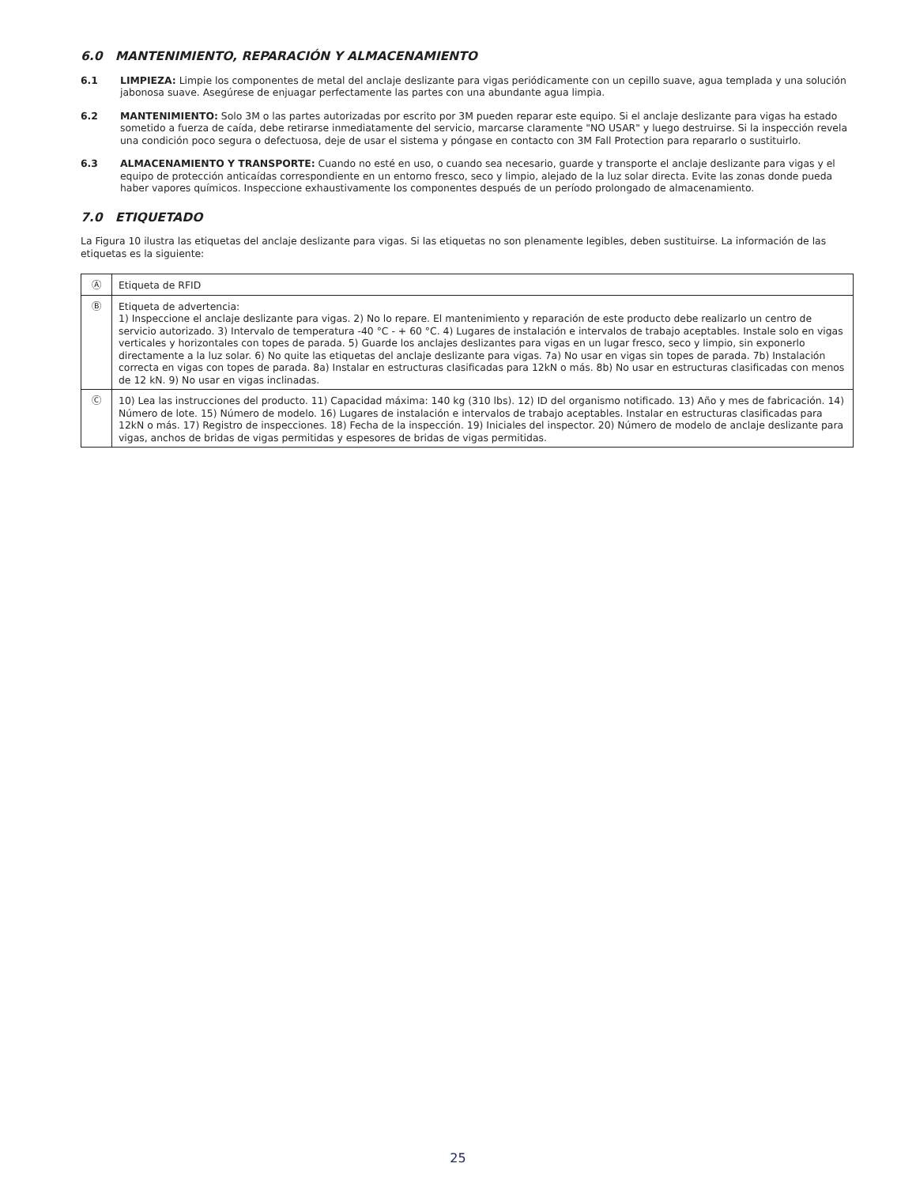6.0 MANTENIMIENTO, REPARACIÓN Y ALMACENAMIENTO
6.1 LIMPIEZA: Limpie los componentes de metal del anclaje deslizante para vigas periódicamente con un cepillo suave, agua templada y una solución jabonosa suave. Asegúrese de enjuagar perfectamente las partes con una abundante agua limpia.
6.2 MANTENIMIENTO: Solo 3M o las partes autorizadas por escrito por 3M pueden reparar este equipo. Si el anclaje deslizante para vigas ha estado sometido a fuerza de caída, debe retirarse inmediatamente del servicio, marcarse claramente "NO USAR" y luego destruirse. Si la inspección revela una condición poco segura o defectuosa, deje de usar el sistema y póngase en contacto con 3M Fall Protection para repararlo o sustituirlo.
6.3 ALMACENAMIENTO Y TRANSPORTE: Cuando no esté en uso, o cuando sea necesario, guarde y transporte el anclaje deslizante para vigas y el equipo de protección anticaídas correspondiente en un entorno fresco, seco y limpio, alejado de la luz solar directa. Evite las zonas donde pueda haber vapores químicos. Inspeccione exhaustivamente los componentes después de un período prolongado de almacenamiento.
7.0 ETIQUETADO
La Figura 10 ilustra las etiquetas del anclaje deslizante para vigas. Si las etiquetas no son plenamente legibles, deben sustituirse. La información de las etiquetas es la siguiente:
| Ⓐ | Etiqueta de RFID |
| Ⓑ | Etiqueta de advertencia: 1) Inspeccione el anclaje deslizante para vigas. 2) No lo repare. El mantenimiento y reparación de este producto debe realizarlo un centro de servicio autorizado. 3) Intervalo de temperatura -40 °C - + 60 °C. 4) Lugares de instalación e intervalos de trabajo aceptables. Instale solo en vigas verticales y horizontales con topes de parada. 5) Guarde los anclajes deslizantes para vigas en un lugar fresco, seco y limpio, sin exponerlo directamente a la luz solar. 6) No quite las etiquetas del anclaje deslizante para vigas. 7a) No usar en vigas sin topes de parada. 7b) Instalación correcta en vigas con topes de parada. 8a) Instalar en estructuras clasificadas para 12kN o más. 8b) No usar en estructuras clasificadas con menos de 12 kN. 9) No usar en vigas inclinadas. |
| Ⓒ | 10) Lea las instrucciones del producto. 11) Capacidad máxima: 140 kg (310 lbs). 12) ID del organismo notificado. 13) Año y mes de fabricación. 14) Número de lote. 15) Número de modelo. 16) Lugares de instalación e intervalos de trabajo aceptables. Instalar en estructuras clasificadas para 12kN o más. 17) Registro de inspecciones. 18) Fecha de la inspección. 19) Iniciales del inspector. 20) Número de modelo de anclaje deslizante para vigas, anchos de bridas de vigas permitidas y espesores de bridas de vigas permitidas. |
25